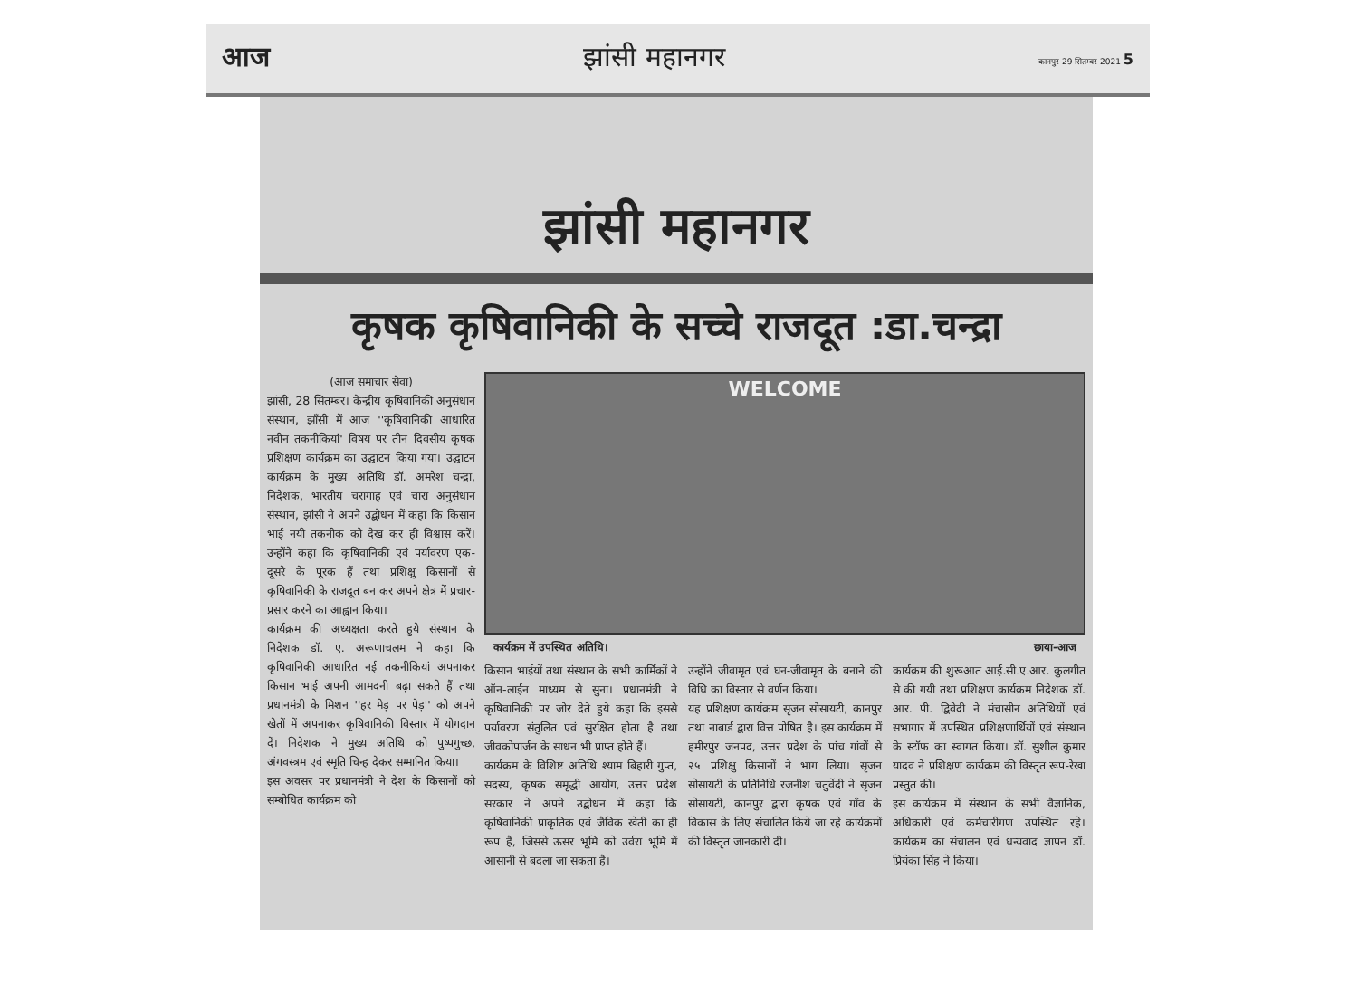आज झांसी महानगर कानपुर 29 सितम्बर 2021 5
झांसी महानगर
कृषक कृषिवानिकी के सच्चे राजदूत :डा.चन्द्रा
(आज समाचार सेवा)
झांसी, 28 सितम्बर। केन्द्रीय कृषिवानिकी अनुसंधान संस्थान, झाँसी में आज ''कृषिवानिकी आधारित नवीन तकनीकियां' विषय पर तीन दिवसीय कृषक प्रशिक्षण कार्यक्रम का उद्घाटन किया गया। उद्घाटन कार्यक्रम के मुख्य अतिथि डॉ. अमरेश चन्द्रा, निदेशक, भारतीय चरागाह एवं चारा अनुसंधान संस्थान, झांसी ने अपने उद्बोधन में कहा कि किसान भाई नयी तकनीक को देख कर ही विश्वास करें। उन्होंने कहा कि कृषिवानिकी एवं पर्यावरण एक-दूसरे के पूरक हैं तथा प्रशिक्षु किसानों से कृषिवानिकी के राजदूत बन कर अपने क्षेत्र में प्रचार-प्रसार करने का आह्वान किया।
कार्यक्रम की अध्यक्षता करते हुये संस्थान के निदेशक डॉ. ए. अरूणाचलम ने कहा कि कृषिवानिकी आधारित नई तकनीकियां अपनाकर किसान भाई अपनी आमदनी बढ़ा सकते हैं तथा प्रधानमंत्री के मिशन ''हर मेड़ पर पेड़'' को अपने खेतों में अपनाकर कृषिवानिकी विस्तार में योगदान दें। निदेशक ने मुख्य अतिथि को पुष्पगुच्छ, अंगवस्त्रम एवं स्मृति चिन्ह देकर सम्मानित किया।
इस अवसर पर प्रधानमंत्री ने देश के किसानों को सम्बोधित कार्यक्रम को
WELCOME
कार्यक्रम में उपस्थित अतिथि। छाया-आज
किसान भाईयों तथा संस्थान के सभी कार्मिकों ने ऑन-लाईन माध्यम से सुना। प्रधानमंत्री ने कृषिवानिकी पर जोर देते हुये कहा कि इससे पर्यावरण संतुलित एवं सुरक्षित होता है तथा जीवकोपार्जन के साधन भी प्राप्त होते हैं।
कार्यक्रम के विशिष्ट अतिथि श्याम बिहारी गुप्त, सदस्य, कृषक समृद्धी आयोग, उत्तर प्रदेश सरकार ने अपने उद्बोधन में कहा कि कृषिवानिकी प्राकृतिक एवं जैविक खेती का ही रूप है, जिससे ऊसर भूमि को उर्वरा भूमि में आसानी से बदला जा सकता है।
उन्होंने जीवामृत एवं घन-जीवामृत के बनाने की विधि का विस्तार से वर्णन किया।
यह प्रशिक्षण कार्यक्रम सृजन सोसायटी, कानपुर तथा नाबार्ड द्वारा वित्त पोषित है। इस कार्यक्रम में हमीरपुर जनपद, उत्तर प्रदेश के पांच गांवों से २५ प्रशिक्षु किसानों ने भाग लिया। सृजन सोसायटी के प्रतिनिधि रजनीश चतुर्वेदी ने सृजन सोसायटी, कानपुर द्वारा कृषक एवं गाँव के विकास के लिए संचालित किये जा रहे कार्यक्रमों की विस्तृत जानकारी दी।
कार्यक्रम की शुरूआत आई.सी.ए.आर. कुलगीत से की गयी तथा प्रशिक्षण कार्यक्रम निदेशक डॉ. आर. पी. द्विवेदी ने मंचासीन अतिथियों एवं सभागार में उपस्थित प्रशिक्षणार्थियों एवं संस्थान के स्टॉफ का स्वागत किया। डॉ. सुशील कुमार यादव ने प्रशिक्षण कार्यक्रम की विस्तृत रूप-रेखा प्रस्तुत की।
इस कार्यक्रम में संस्थान के सभी वैज्ञानिक, अधिकारी एवं कर्मचारीगण उपस्थित रहे। कार्यक्रम का संचालन एवं धन्यवाद ज्ञापन डॉ. प्रियंका सिंह ने किया।